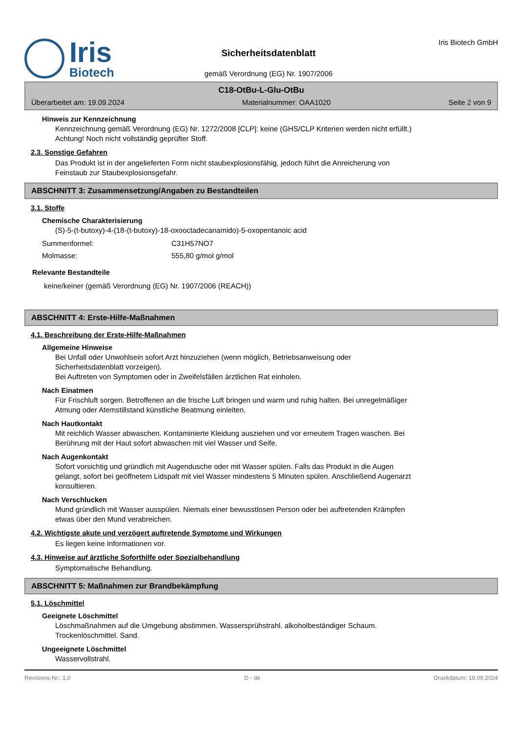Iris
Biotech
Sicherheitsdatenblatt
gemäß Verordnung (EG) Nr. 1907/2006
Iris Biotech GmbH
C18-OtBu-L-Glu-OtBu
Überarbeitet am: 19.09.2024 Materialnummer: OAA1020 Seite 2 von 9
Hinweis zur Kennzeichnung
Kennzeichnung gemäß Verordnung (EG) Nr. 1272/2008 [CLP]: keine (GHS/CLP Kriterien werden nicht erfüllt.)
Achtung! Noch nicht vollständig geprüfter Stoff.
2.3. Sonstige Gefahren
Das Produkt ist in der angelieferten Form nicht staubexplosionsfähig, jedoch führt die Anreicherung von
Feinstaub zur Staubexplosionsgefahr.
ABSCHNITT 3: Zusammensetzung/Angaben zu Bestandteilen
3.1. Stoffe
Chemische Charakterisierung
(S)-5-(t-butoxy)-4-(18-(t-butoxy)-18-oxooctadecanamido)-5-oxopentanoic acid
Summenformel: C31H57NO7
Molmasse: 555,80 g/mol g/mol
Relevante Bestandteile
keine/keiner (gemäß Verordnung (EG) Nr. 1907/2006 (REACH))
ABSCHNITT 4: Erste-Hilfe-Maßnahmen
4.1. Beschreibung der Erste-Hilfe-Maßnahmen
Allgemeine Hinweise
Bei Unfall oder Unwohlsein sofort Arzt hinzuziehen (wenn möglich, Betriebsanweisung oder
Sicherheitsdatenblatt vorzeigen).
Bei Auftreten von Symptomen oder in Zweifelsfällen ärztlichen Rat einholen.
Nach Einatmen
Für Frischluft sorgen. Betroffenen an die frische Luft bringen und warm und ruhig halten. Bei unregelmäßiger
Atmung oder Atemstillstand künstliche Beatmung einleiten.
Nach Hautkontakt
Mit reichlich Wasser abwaschen. Kontaminierte Kleidung ausziehen und vor erneutem Tragen waschen. Bei
Berührung mit der Haut sofort abwaschen mit viel Wasser und Seife.
Nach Augenkontakt
Sofort vorsichtig und gründlich mit Augendusche oder mit Wasser spülen. Falls das Produkt in die Augen
gelangt, sofort bei geöffnetem Lidspalt mit viel Wasser mindestens 5 Minuten spülen. Anschließend Augenarzt
konsultieren.
Nach Verschlucken
Mund gründlich mit Wasser ausspülen. Niemals einer bewusstlosen Person oder bei auftretenden Krämpfen
etwas über den Mund verabreichen.
4.2. Wichtigste akute und verzögert auftretende Symptome und Wirkungen
Es liegen keine Informationen vor.
4.3. Hinweise auf ärztliche Soforthilfe oder Spezialbehandlung
Symptomatische Behandlung.
ABSCHNITT 5: Maßnahmen zur Brandbekämpfung
5.1. Löschmittel
Geeignete Löschmittel
Löschmaßnahmen auf die Umgebung abstimmen. Wassersprühstrahl. alkoholbeständiger Schaum.
Trockenlöschmittel. Sand.
Ungeeignete Löschmittel
Wasservollstrahl.
Revisions-Nr.: 1,0 D - de Druckdatum: 19.09.2024